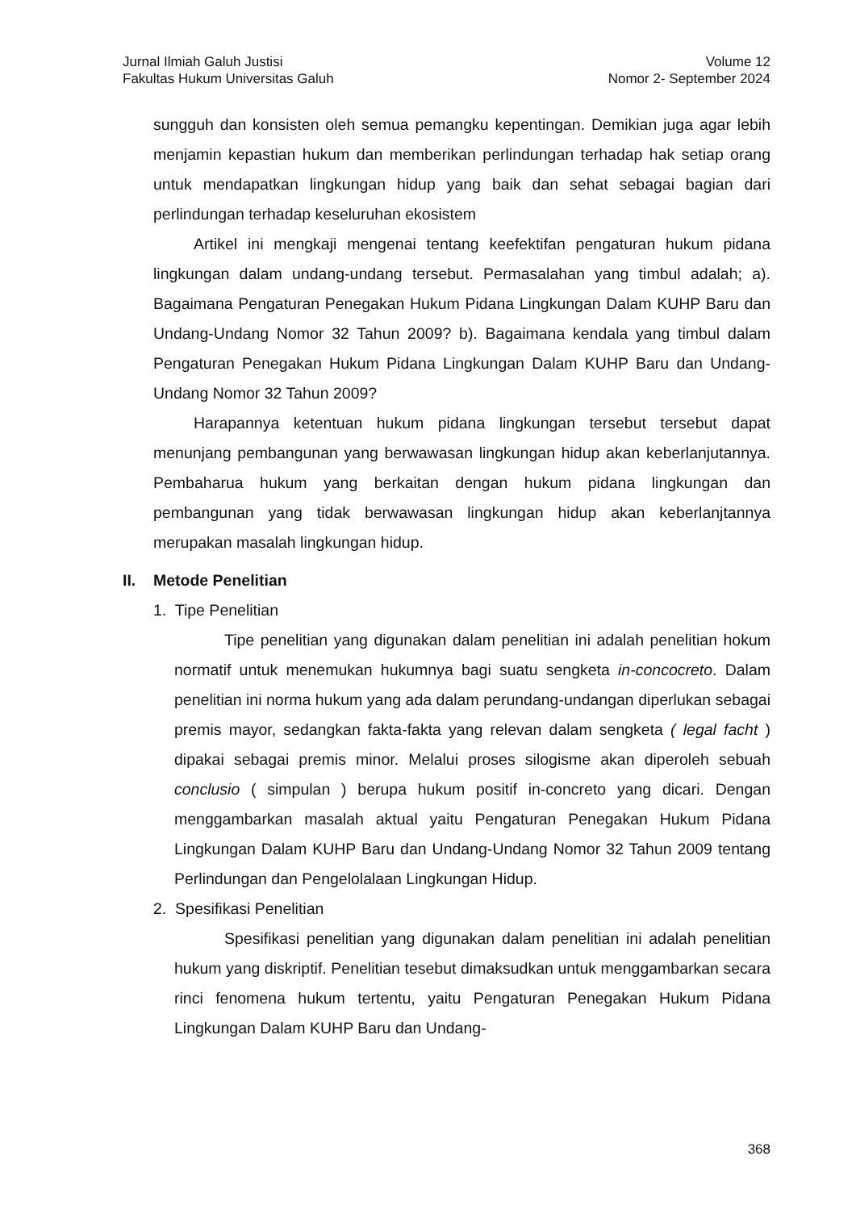Jurnal Ilmiah Galuh Justisi
Fakultas Hukum Universitas Galuh
Volume 12
Nomor 2- September 2024
sungguh dan konsisten oleh semua pemangku kepentingan. Demikian juga agar lebih menjamin kepastian hukum dan memberikan perlindungan terhadap hak setiap orang untuk mendapatkan lingkungan hidup yang baik dan sehat sebagai bagian dari perlindungan terhadap keseluruhan ekosistem
Artikel ini mengkaji mengenai tentang keefektifan pengaturan hukum pidana lingkungan dalam undang-undang tersebut. Permasalahan yang timbul adalah; a). Bagaimana Pengaturan Penegakan Hukum Pidana Lingkungan Dalam KUHP Baru dan Undang-Undang Nomor 32 Tahun 2009? b). Bagaimana kendala yang timbul dalam Pengaturan Penegakan Hukum Pidana Lingkungan Dalam KUHP Baru dan Undang-Undang Nomor 32 Tahun 2009?
Harapannya ketentuan hukum pidana lingkungan tersebut tersebut dapat menunjang pembangunan yang berwawasan lingkungan hidup akan keberlanjutannya. Pembaharua hukum yang berkaitan dengan hukum pidana lingkungan dan pembangunan yang tidak berwawasan lingkungan hidup akan keberlanjtannya merupakan masalah lingkungan hidup.
II. Metode Penelitian
1. Tipe Penelitian
Tipe penelitian yang digunakan dalam penelitian ini adalah penelitian hokum normatif untuk menemukan hukumnya bagi suatu sengketa in-concocreto. Dalam penelitian ini norma hukum yang ada dalam perundang-undangan diperlukan sebagai premis mayor, sedangkan fakta-fakta yang relevan dalam sengketa ( legal facht ) dipakai sebagai premis minor. Melalui proses silogisme akan diperoleh sebuah conclusio ( simpulan ) berupa hukum positif in-concreto yang dicari. Dengan menggambarkan masalah aktual yaitu Pengaturan Penegakan Hukum Pidana Lingkungan Dalam KUHP Baru dan Undang-Undang Nomor 32 Tahun 2009 tentang Perlindungan dan Pengelolalaan Lingkungan Hidup.
2. Spesifikasi Penelitian
Spesifikasi penelitian yang digunakan dalam penelitian ini adalah penelitian hukum yang diskriptif. Penelitian tesebut dimaksudkan untuk menggambarkan secara rinci fenomena hukum tertentu, yaitu Pengaturan Penegakan Hukum Pidana Lingkungan Dalam KUHP Baru dan Undang-
368